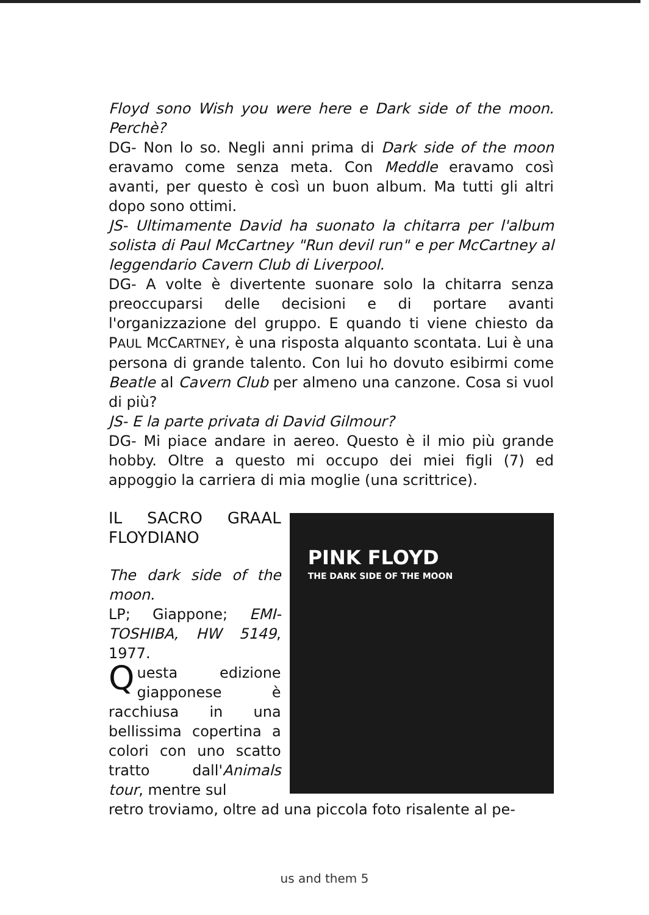Floyd sono Wish you were here e Dark side of the moon. Perchè?
DG- Non lo so. Negli anni prima di Dark side of the moon eravamo come senza meta. Con Meddle eravamo così avanti, per questo è così un buon album. Ma tutti gli altri dopo sono ottimi.
JS- Ultimamente David ha suonato la chitarra per l'album solista di Paul McCartney "Run devil run" e per McCartney al leggendario Cavern Club di Liverpool.
DG- A volte è divertente suonare solo la chitarra senza preoccuparsi delle decisioni e di portare avanti l'organizzazione del gruppo. E quando ti viene chiesto da PAUL MCCARTNEY, è una risposta alquanto scontata. Lui è una persona di grande talento. Con lui ho dovuto esibirmi come Beatle al Cavern Club per almeno una canzone. Cosa si vuol di più?
JS- E la parte privata di David Gilmour?
DG- Mi piace andare in aereo. Questo è il mio più grande hobby. Oltre a questo mi occupo dei miei figli (7) ed appoggio la carriera di mia moglie (una scrittrice).
IL SACRO GRAAL FLOYDIANO
The dark side of the moon.
LP; Giappone; EMI-TOSHIBA, HW 5149, 1977.
Questa edizione giapponese è racchiusa in una bellissima copertina a colori con uno scatto tratto dall'Animals tour, mentre sul
PINK FLOYD
THE DARK SIDE OF THE MOON
retro troviamo, oltre ad una piccola foto risalente al pe-
us and them 5